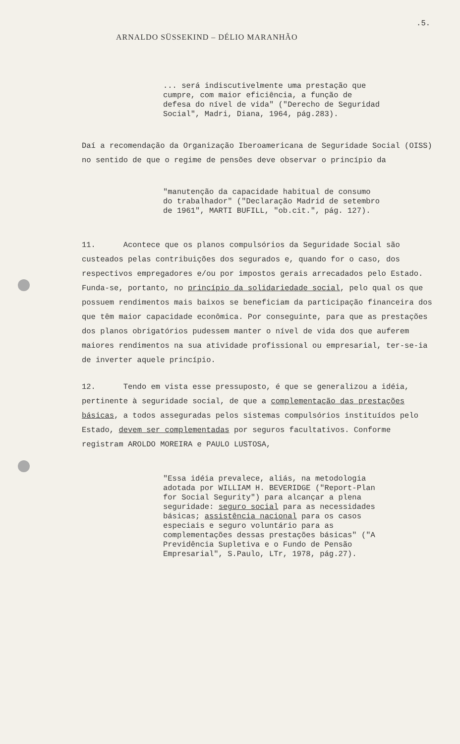.5.
ARNALDO SÜSSEKIND – DÉLIO MARANHÃO
... será indiscutivelmente uma prestação que cumpre, com maior eficiência, a função de defesa do nível de vida" ("Derecho de Seguridad Social", Madri, Diana, 1964, pág.283).
Daí a recomendação da Organização Iberoamericana de Seguridade Social (OISS) no sentido de que o regime de pensões deve observar o princípio da
"manutenção da capacidade habitual de consumo do trabalhador" ("Declaração Madrid de setembro de 1961", MARTI BUFILL, "ob.cit.", pág. 127).
11. Acontece que os planos compulsórios da Seguridade Social são custeados pelas contribuições dos segurados e, quando for o caso, dos respectivos empregadores e/ou por impostos gerais arrecadados pelo Estado. Funda-se, portanto, no princípio da solidariedade social, pelo qual os que possuem rendimentos mais baixos se beneficiam da participação financeira dos que têm maior capacidade econômica. Por conseguinte, para que as prestações dos planos obrigatórios pudessem manter o nível de vida dos que auferem maiores rendimentos na sua atividade profissional ou empresarial, ter-se-ia de inverter aquele princípio.
12. Tendo em vista esse pressuposto, é que se generalizou a idéia, pertinente à seguridade social, de que a complementação das prestações básicas, a todos asseguradas pelos sistemas compulsórios instituídos pelo Estado, devem ser complementadas por seguros facultativos. Conforme registram AROLDO MOREIRA e PAULO LUSTOSA,
"Essa idéia prevalece, aliás, na metodologia adotada por WILLIAM H. BEVERIDGE ("Report-Plan for Social Segurity") para alcançar a plena seguridade: seguro social para as necessidades básicas; assistência nacional para os casos especiais e seguro voluntário para as complementações dessas prestações básicas" ("A Previdência Supletiva e o Fundo de Pensão Empresarial", S.Paulo, LTr, 1978, pág.27).